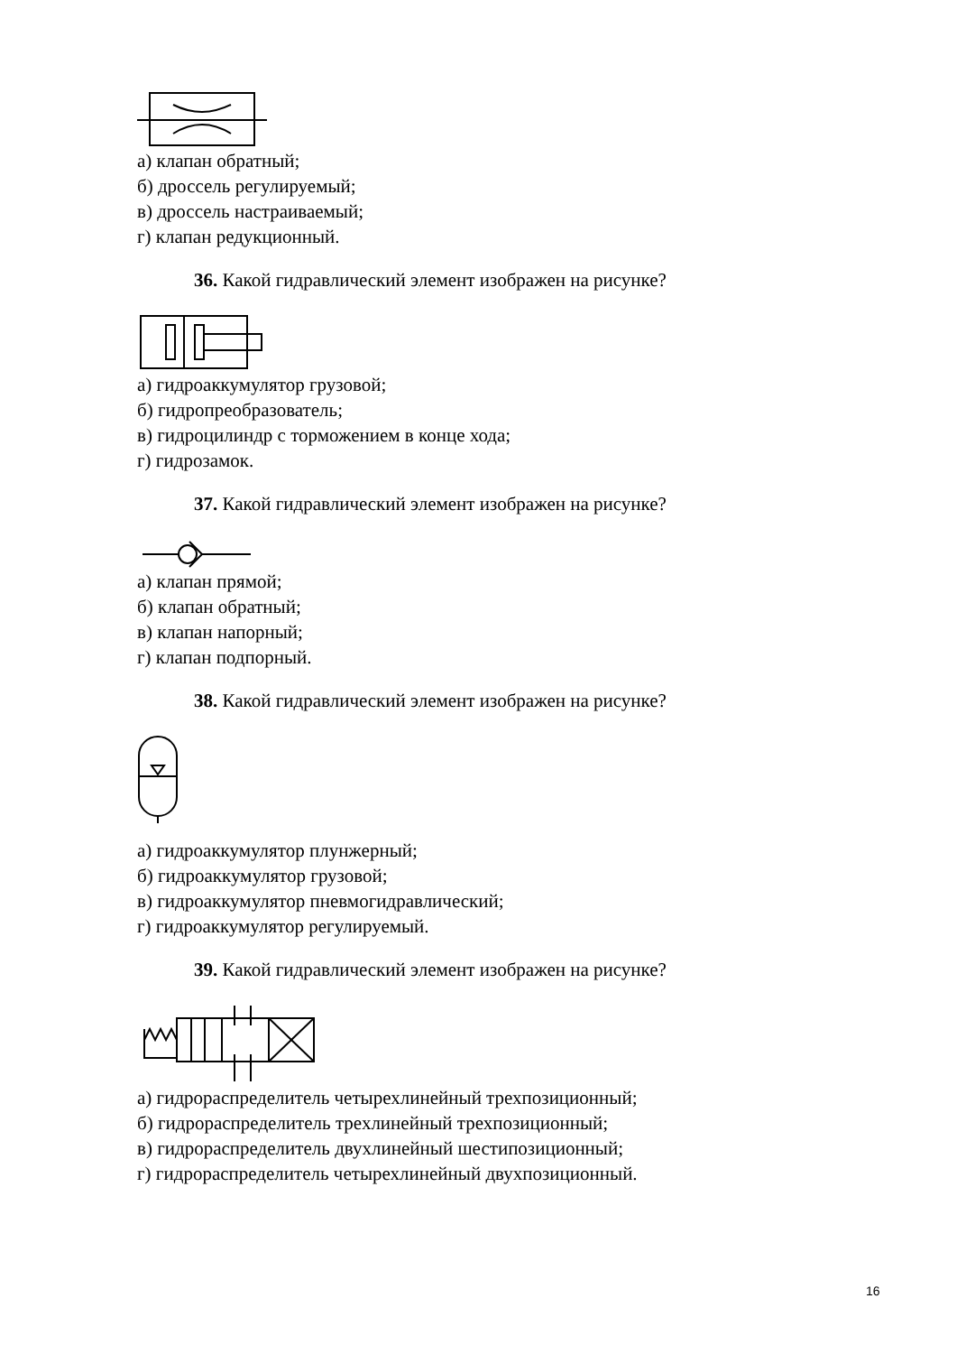а) клапан обратный;
б) дроссель регулируемый;
в) дроссель настраиваемый;
г) клапан редукционный.
36. Какой гидравлический элемент изображен на рисунке?
а) гидроаккумулятор грузовой;
б) гидропреобразователь;
в) гидроцилиндр с торможением в конце хода;
г) гидрозамок.
37. Какой гидравлический элемент изображен на рисунке?
а) клапан прямой;
б) клапан обратный;
в) клапан напорный;
г) клапан подпорный.
38. Какой гидравлический элемент изображен на рисунке?
а) гидроаккумулятор плунжерный;
б) гидроаккумулятор грузовой;
в) гидроаккумулятор пневмогидравлический;
г) гидроаккумулятор регулируемый.
39. Какой гидравлический элемент изображен на рисунке?
а) гидрораспределитель четырехлинейный трехпозиционный;
б) гидрораспределитель трехлинейный трехпозиционный;
в) гидрораспределитель двухлинейный шестипозиционный;
г) гидрораспределитель четырехлинейный двухпозиционный.
16